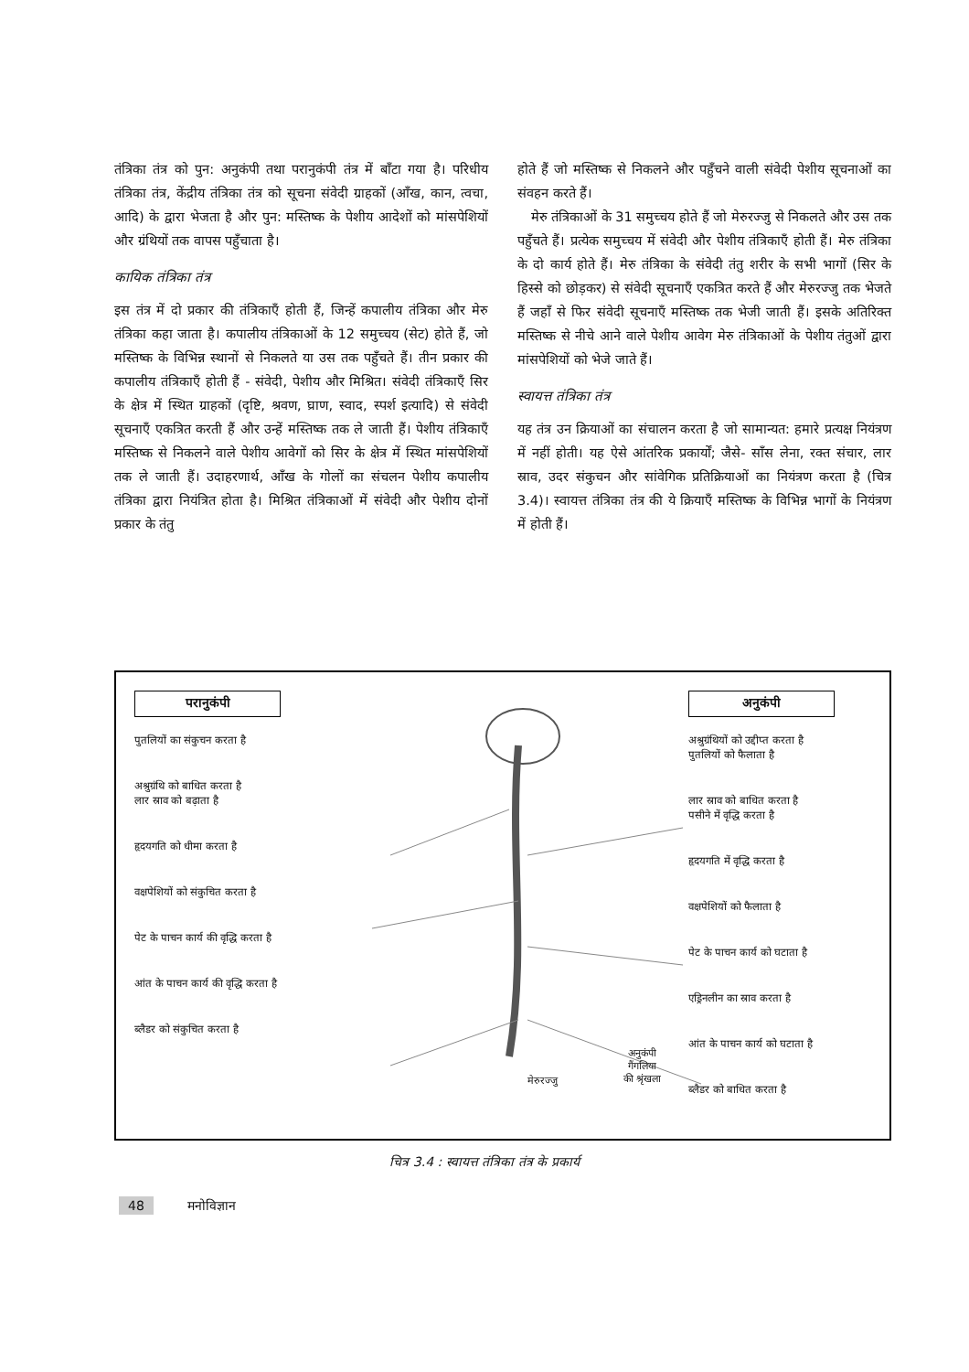तंत्रिका तंत्र को पुन: अनुकंपी तथा परानुकंपी तंत्र में बाँटा गया है। परिधीय तंत्रिका तंत्र, केंद्रीय तंत्रिका तंत्र को सूचना संवेदी ग्राहकों (आँख, कान, त्वचा, आदि) के द्वारा भेजता है और पुन: मस्तिष्क के पेशीय आदेशों को मांसपेशियों और ग्रंथियों तक वापस पहुँचाता है।
कायिक तंत्रिका तंत्र
इस तंत्र में दो प्रकार की तंत्रिकाएँ होती हैं, जिन्हें कपालीय तंत्रिका और मेरु तंत्रिका कहा जाता है। कपालीय तंत्रिकाओं के 12 समुच्चय (सेट) होते हैं, जो मस्तिष्क के विभिन्न स्थानों से निकलते या उस तक पहुँचते हैं। तीन प्रकार की कपालीय तंत्रिकाएँ होती हैं - संवेदी, पेशीय और मिश्रित। संवेदी तंत्रिकाएँ सिर के क्षेत्र में स्थित ग्राहकों (दृष्टि, श्रवण, घ्राण, स्वाद, स्पर्श इत्यादि) से संवेदी सूचनाएँ एकत्रित करती हैं और उन्हें मस्तिष्क तक ले जाती हैं। पेशीय तंत्रिकाएँ मस्तिष्क से निकलने वाले पेशीय आवेगों को सिर के क्षेत्र में स्थित मांसपेशियों तक ले जाती हैं। उदाहरणार्थ, आँख के गोलों का संचलन पेशीय कपालीय तंत्रिका द्वारा नियंत्रित होता है। मिश्रित तंत्रिकाओं में संवेदी और पेशीय दोनों प्रकार के तंतु
होते हैं जो मस्तिष्क से निकलने और पहुँचने वाली संवेदी पेशीय सूचनाओं का संवहन करते हैं।
 मेरु तंत्रिकाओं के 31 समुच्चय होते हैं जो मेरुरज्जु से निकलते और उस तक पहुँचते हैं। प्रत्येक समुच्चय में संवेदी और पेशीय तंत्रिकाएँ होती हैं। मेरु तंत्रिका के दो कार्य होते हैं। मेरु तंत्रिका के संवेदी तंतु शरीर के सभी भागों (सिर के हिस्से को छोड़कर) से संवेदी सूचनाएँ एकत्रित करते हैं और मेरुरज्जु तक भेजते हैं जहाँ से फिर संवेदी सूचनाएँ मस्तिष्क तक भेजी जाती हैं। इसके अतिरिक्त मस्तिष्क से नीचे आने वाले पेशीय आवेग मेरु तंत्रिकाओं के पेशीय तंतुओं द्वारा मांसपेशियों को भेजे जाते हैं।
स्वायत्त तंत्रिका तंत्र
यह तंत्र उन क्रियाओं का संचालन करता है जो सामान्यत: हमारे प्रत्यक्ष नियंत्रण में नहीं होती। यह ऐसे आंतरिक प्रकार्यों; जैसे- साँस लेना, रक्त संचार, लार स्राव, उदर संकुचन और सांवेगिक प्रतिक्रियाओं का नियंत्रण करता है (चित्र 3.4)। स्वायत्त तंत्रिका तंत्र की ये क्रियाएँ मस्तिष्क के विभिन्न भागों के नियंत्रण में होती हैं।
परानुकंपी
पुतलियों का संकुचन करता है
अश्रुग्रंथि को बाधित करता है
लार स्राव को बढ़ाता है
हृदयगति को धीमा करता है
वक्षपेशियों को संकुचित करता है
पेट के पाचन कार्य की वृद्धि करता है
आंत के पाचन कार्य की वृद्धि करता है
ब्लैडर को संकुचित करता है
मेरुरज्जु
अनुकंपी गैंगलिया
की श्रृंखला
अनुकंपी
अश्रुग्रंथियों को उद्दीप्त करता है
पुतलियों को फैलाता है
लार स्राव को बाधित करता है
पसीने में वृद्धि करता है
हृदयगति में वृद्धि करता है
वक्षपेशियों को फैलाता है
पेट के पाचन कार्य को घटाता है
एड्रिनलीन का स्राव करता है
आंत के पाचन कार्य को घटाता है
ब्लैडर को बाधित करता है
चित्र 3.4 : स्वायत्त तंत्रिका तंत्र के प्रकार्य
48    मनोविज्ञान